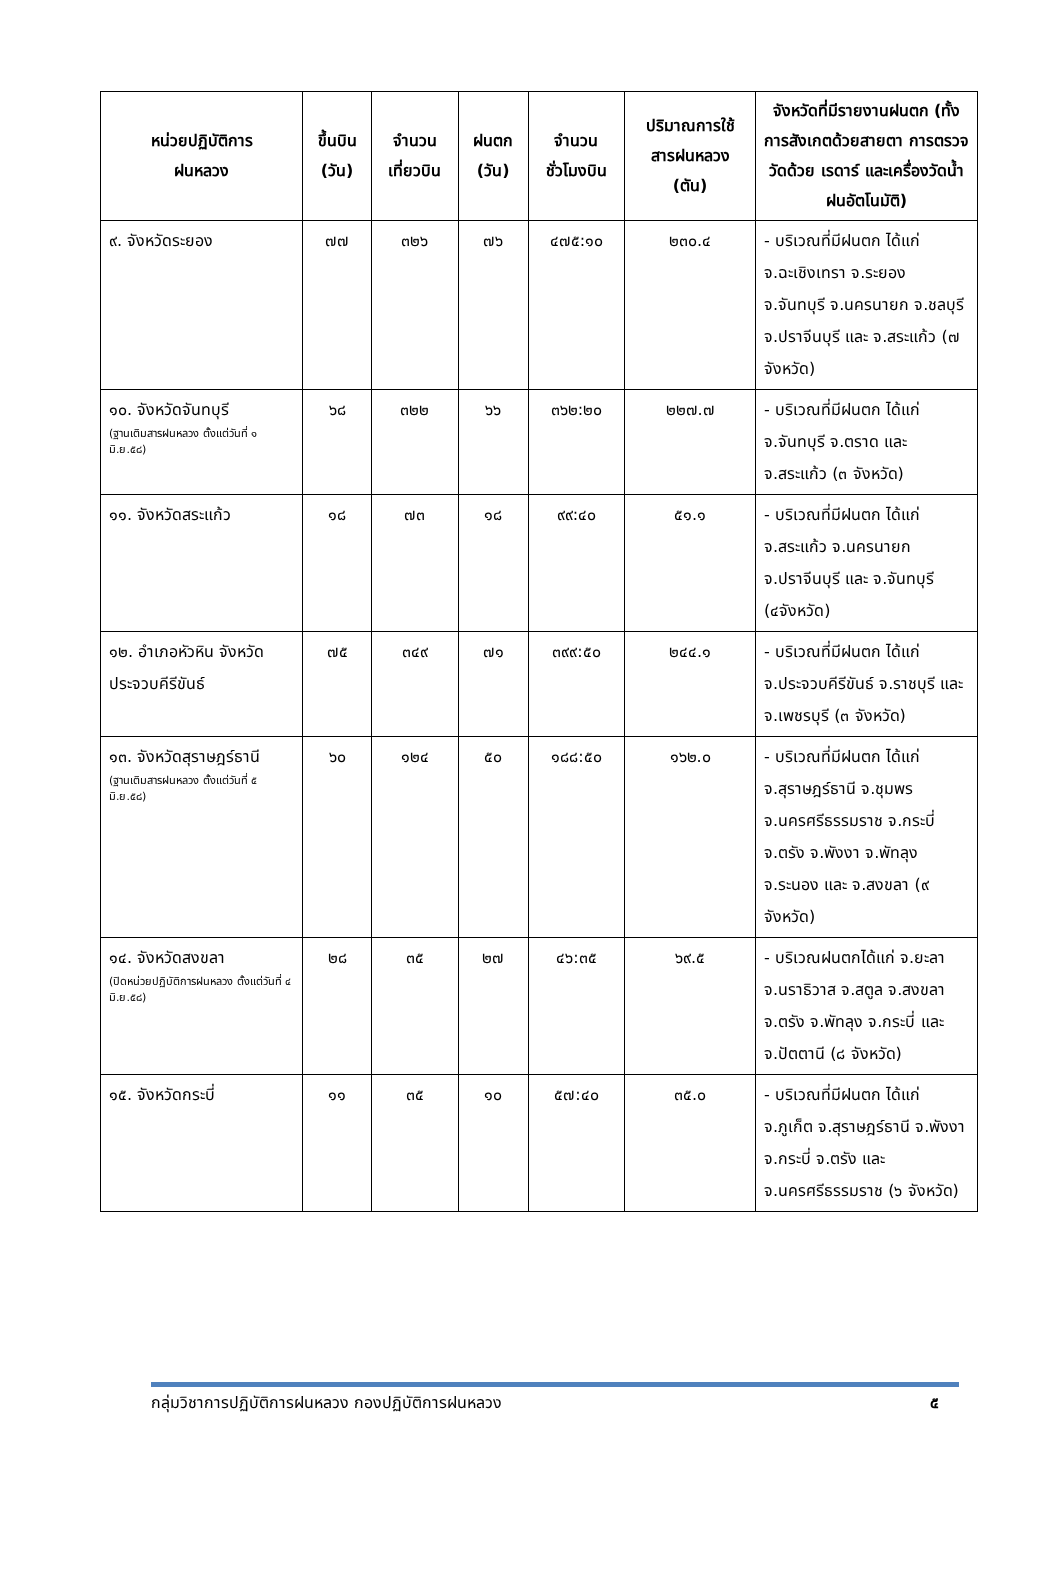| หน่วยปฏิบัติการ ฝนหลวง | ขึ้นบิน (วัน) | จำนวน เที่ยวบิน | ฝนตก (วัน) | จำนวน ชั่วโมงบิน | ปริมาณการใช้ สารฝนหลวง (ตัน) | จังหวัดที่มีรายงานฝนตก (ทั้งการสังเกตด้วยสายตา การตรวจวัดด้วย เรดาร์ และเครื่องวัดน้ำฝนอัตโนมัติ) |
| --- | --- | --- | --- | --- | --- | --- |
| ๙. จังหวัดระยอง | ๗๗ | ๓๒๖ | ๗๖ | ๔๗๕:๑๐ | ๒๓๐.๔ | - บริเวณที่มีฝนตก ได้แก่ จ.ฉะเชิงเทรา จ.ระยอง จ.จันทบุรี จ.นครนายก จ.ชลบุรี จ.ปราจีนบุรี และ จ.สระแก้ว (๗ จังหวัด) |
| ๑๐. จังหวัดจันทบุรี (ฐานเติมสารฝนหลวง ตั้งแต่วันที่ ๑ มิ.ย.๕๘) | ๖๘ | ๓๒๒ | ๖๖ | ๓๖๒:๒๐ | ๒๒๗.๗ | - บริเวณที่มีฝนตก ได้แก่ จ.จันทบุรี จ.ตราด และ จ.สระแก้ว (๓ จังหวัด) |
| ๑๑. จังหวัดสระแก้ว | ๑๘ | ๗๓ | ๑๘ | ๙๙:๔๐ | ๕๑.๑ | - บริเวณที่มีฝนตก ได้แก่ จ.สระแก้ว จ.นครนายก จ.ปราจีนบุรี และ จ.จันทบุรี (๔จังหวัด) |
| ๑๒. อำเภอหัวหิน จังหวัดประจวบคีรีขันธ์ | ๗๕ | ๓๔๙ | ๗๑ | ๓๙๙:๕๐ | ๒๔๔.๑ | - บริเวณที่มีฝนตก ได้แก่ จ.ประจวบคีรีขันธ์ จ.ราชบุรี และ จ.เพชรบุรี (๓ จังหวัด) |
| ๑๓. จังหวัดสุราษฎร์ธานี (ฐานเติมสารฝนหลวง ตั้งแต่วันที่ ๕ มิ.ย.๕๘) | ๖๐ | ๑๒๔ | ๕๐ | ๑๘๘:๕๐ | ๑๖๒.๐ | - บริเวณที่มีฝนตก ได้แก่ จ.สุราษฎร์ธานี จ.ชุมพร จ.นครศรีธรรมราช จ.กระบี่ จ.ตรัง จ.พังงา จ.พัทลุง จ.ระนอง และ จ.สงขลา (๙ จังหวัด) |
| ๑๔. จังหวัดสงขลา (ปิดหน่วยปฏิบัติการฝนหลวง ตั้งแต่วันที่ ๔ มิ.ย.๕๘) | ๒๘ | ๓๕ | ๒๗ | ๔๖:๓๕ | ๖๙.๕ | - บริเวณฝนตกได้แก่ จ.ยะลา จ.นราธิวาส จ.สตูล จ.สงขลา จ.ตรัง จ.พัทลุง จ.กระบี่ และ จ.ปัตตานี (๘ จังหวัด) |
| ๑๕. จังหวัดกระบี่ | ๑๑ | ๓๕ | ๑๐ | ๕๗:๔๐ | ๓๕.๐ | - บริเวณที่มีฝนตก ได้แก่ จ.ภูเก็ต จ.สุราษฎร์ธานี จ.พังงา จ.กระบี่ จ.ตรัง และ จ.นครศรีธรรมราช (๖ จังหวัด) |
กลุ่มวิชาการปฏิบัติการฝนหลวง กองปฏิบัติการฝนหลวง ๕